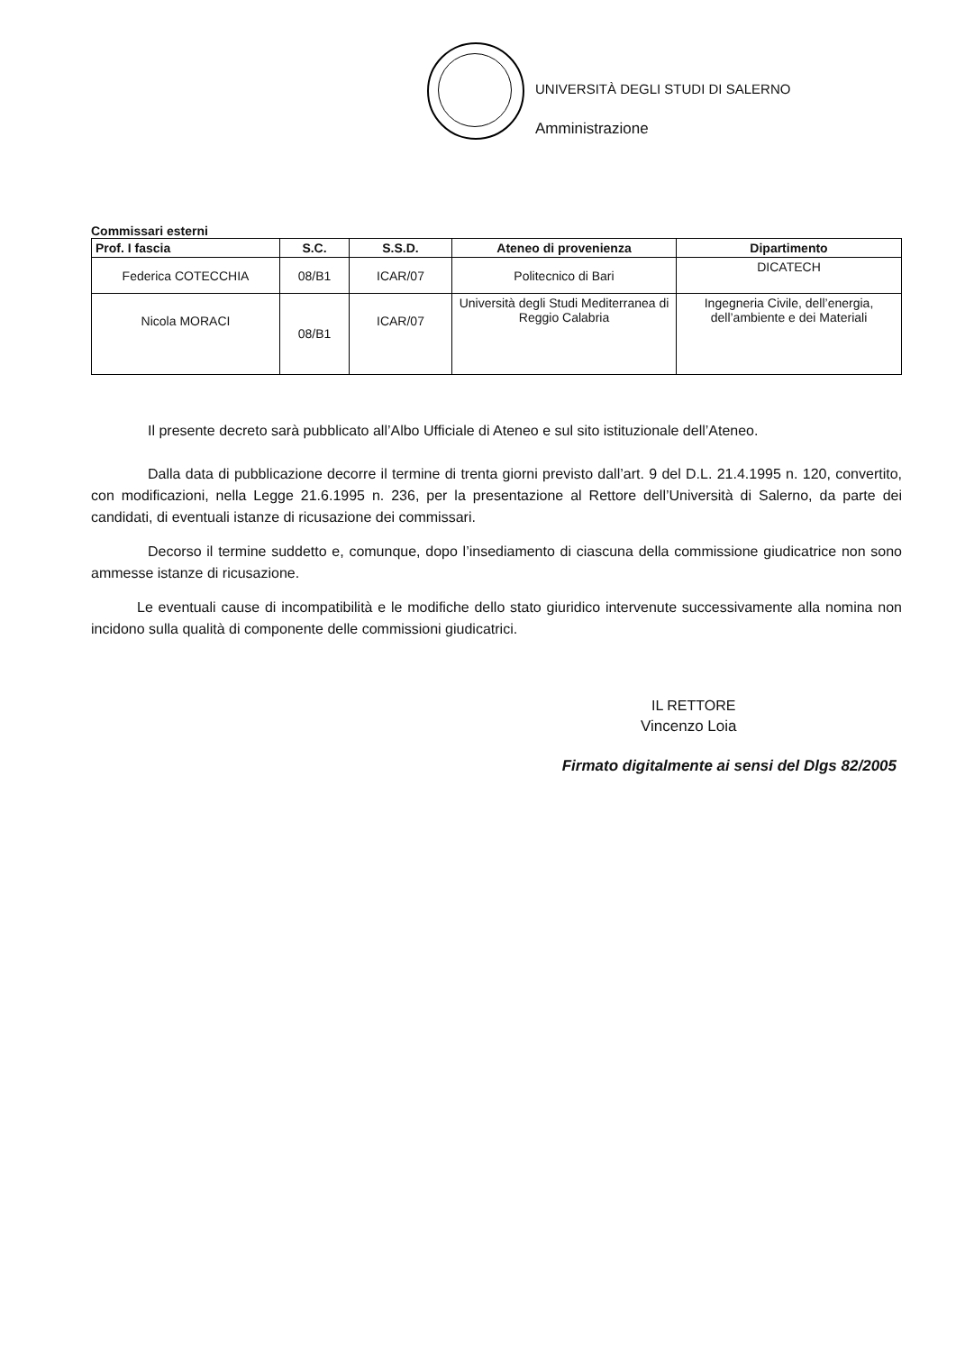UNIVERSITÀ DEGLI STUDI DI SALERNO
Amministrazione
Commissari esterni
| Prof. I fascia | S.C. | S.S.D. | Ateneo di provenienza | Dipartimento |
| --- | --- | --- | --- | --- |
| Federica COTECCHIA | 08/B1 | ICAR/07 | Politecnico di Bari | DICATECH |
| Nicola MORACI | 08/B1 | ICAR/07 | Università degli Studi Mediterranea di Reggio Calabria | Ingegneria Civile, dell’energia, dell’ambiente e dei Materiali |
Il presente decreto sarà pubblicato all’Albo Ufficiale di Ateneo e sul sito istituzionale dell’Ateneo.
Dalla data di pubblicazione decorre il termine di trenta giorni previsto dall’art. 9 del D.L. 21.4.1995 n. 120, convertito, con modificazioni, nella Legge 21.6.1995 n. 236, per la presentazione al Rettore dell’Università di Salerno, da parte dei candidati, di eventuali istanze di ricusazione dei commissari.
Decorso il termine suddetto e, comunque, dopo l’insediamento di ciascuna della commissione giudicatrice non sono ammesse istanze di ricusazione.
Le eventuali cause di incompatibilità e le modifiche dello stato giuridico intervenute successivamente alla nomina non incidono sulla qualità di componente delle commissioni giudicatrici.
IL RETTORE
Vincenzo Loia
Firmato digitalmente ai sensi del Dlgs 82/2005